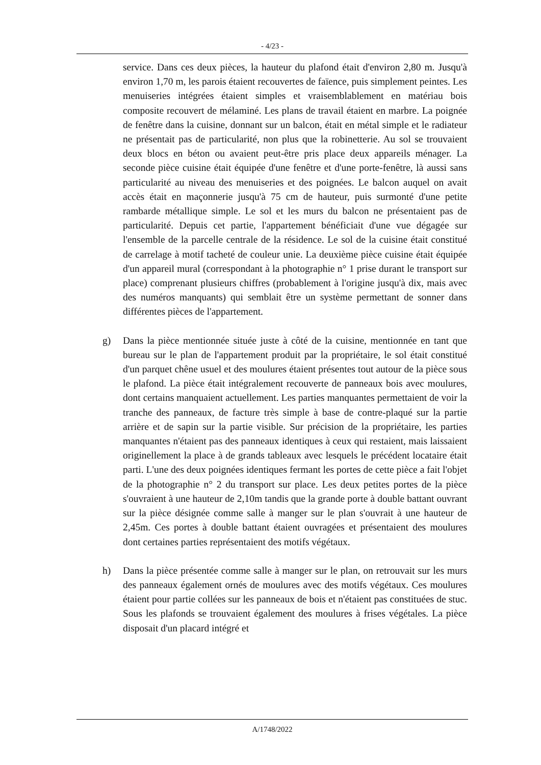- 4/23 -
service. Dans ces deux pièces, la hauteur du plafond était d'environ 2,80 m. Jusqu'à environ 1,70 m, les parois étaient recouvertes de faïence, puis simplement peintes. Les menuiseries intégrées étaient simples et vraisemblablement en matériau bois composite recouvert de mélaminé. Les plans de travail étaient en marbre. La poignée de fenêtre dans la cuisine, donnant sur un balcon, était en métal simple et le radiateur ne présentait pas de particularité, non plus que la robinetterie. Au sol se trouvaient deux blocs en béton ou avaient peut-être pris place deux appareils ménager. La seconde pièce cuisine était équipée d'une fenêtre et d'une porte-fenêtre, là aussi sans particularité au niveau des menuiseries et des poignées. Le balcon auquel on avait accès était en maçonnerie jusqu'à 75 cm de hauteur, puis surmonté d'une petite rambarde métallique simple. Le sol et les murs du balcon ne présentaient pas de particularité. Depuis cet partie, l'appartement bénéficiait d'une vue dégagée sur l'ensemble de la parcelle centrale de la résidence. Le sol de la cuisine était constitué de carrelage à motif tacheté de couleur unie. La deuxième pièce cuisine était équipée d'un appareil mural (correspondant à la photographie n° 1 prise durant le transport sur place) comprenant plusieurs chiffres (probablement à l'origine jusqu'à dix, mais avec des numéros manquants) qui semblait être un système permettant de sonner dans différentes pièces de l'appartement.
g)
Dans la pièce mentionnée située juste à côté de la cuisine, mentionnée en tant que bureau sur le plan de l'appartement produit par la propriétaire, le sol était constitué d'un parquet chêne usuel et des moulures étaient présentes tout autour de la pièce sous le plafond. La pièce était intégralement recouverte de panneaux bois avec moulures, dont certains manquaient actuellement. Les parties manquantes permettaient de voir la tranche des panneaux, de facture très simple à base de contre-plaqué sur la partie arrière et de sapin sur la partie visible. Sur précision de la propriétaire, les parties manquantes n'étaient pas des panneaux identiques à ceux qui restaient, mais laissaient originellement la place à de grands tableaux avec lesquels le précédent locataire était parti. L'une des deux poignées identiques fermant les portes de cette pièce a fait l'objet de la photographie n° 2 du transport sur place. Les deux petites portes de la pièce s'ouvraient à une hauteur de 2,10m tandis que la grande porte à double battant ouvrant sur la pièce désignée comme salle à manger sur le plan s'ouvrait à une hauteur de 2,45m. Ces portes à double battant étaient ouvragées et présentaient des moulures dont certaines parties représentaient des motifs végétaux.
h)
Dans la pièce présentée comme salle à manger sur le plan, on retrouvait sur les murs des panneaux également ornés de moulures avec des motifs végétaux. Ces moulures étaient pour partie collées sur les panneaux de bois et n'étaient pas constituées de stuc. Sous les plafonds se trouvaient également des moulures à frises végétales. La pièce disposait d'un placard intégré et
A/1748/2022